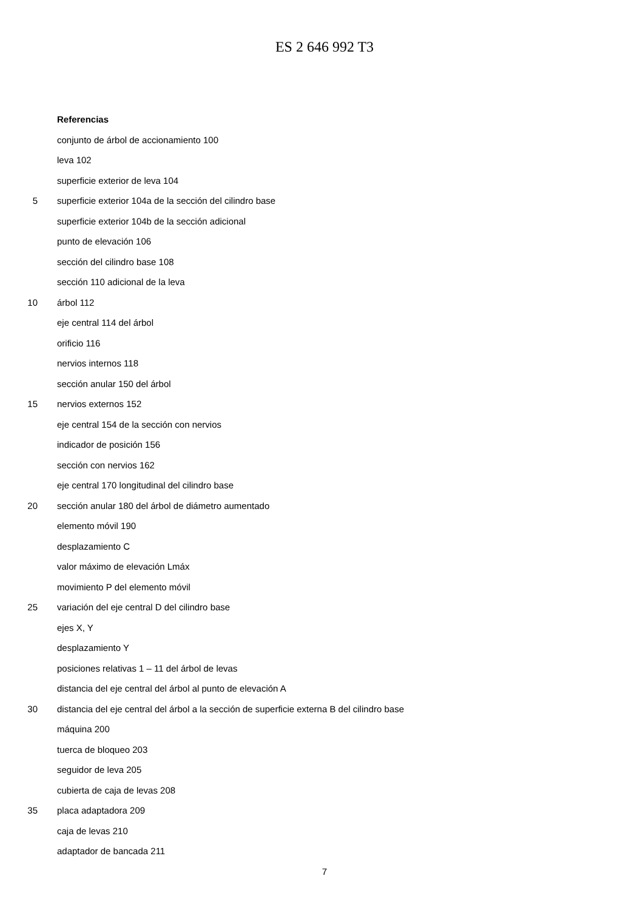ES 2 646 992 T3
Referencias
conjunto de árbol de accionamiento 100
leva 102
superficie exterior de leva 104
5 superficie exterior 104a de la sección del cilindro base
superficie exterior 104b de la sección adicional
punto de elevación 106
sección del cilindro base 108
sección 110 adicional de la leva
10 árbol 112
eje central 114 del árbol
orificio 116
nervios internos 118
sección anular 150 del árbol
15 nervios externos 152
eje central 154 de la sección con nervios
indicador de posición 156
sección con nervios 162
eje central 170 longitudinal del cilindro base
20 sección anular 180 del árbol de diámetro aumentado
elemento móvil 190
desplazamiento C
valor máximo de elevación Lmáx
movimiento P del elemento móvil
25 variación del eje central D del cilindro base
ejes X, Y
desplazamiento Y
posiciones relativas 1 – 11 del árbol de levas
distancia del eje central del árbol al punto de elevación A
30 distancia del eje central del árbol a la sección de superficie externa B del cilindro base
máquina 200
tuerca de bloqueo 203
seguidor de leva 205
cubierta de caja de levas 208
35 placa adaptadora 209
caja de levas 210
adaptador de bancada 211
7